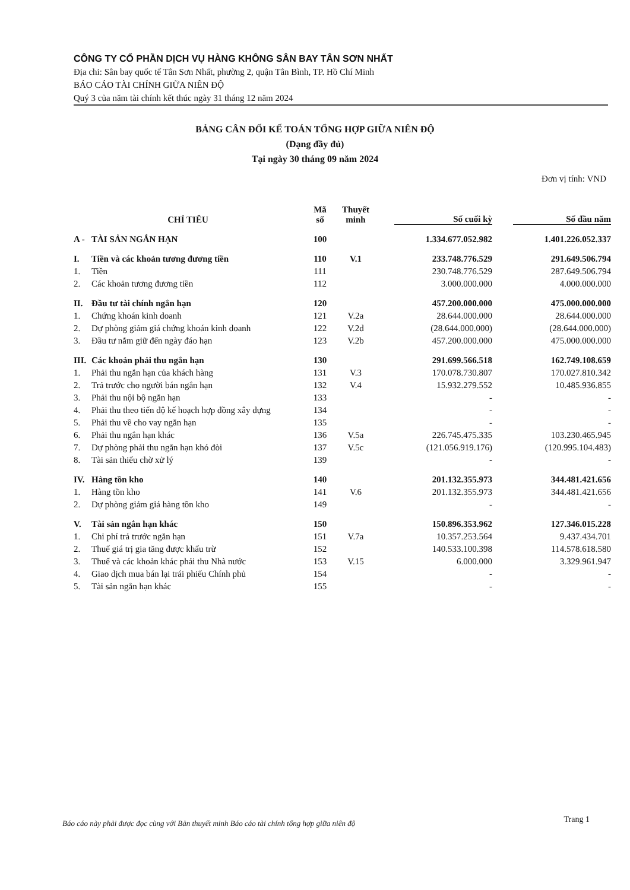CÔNG TY CỔ PHẦN DỊCH VỤ HÀNG KHÔNG SÂN BAY TÂN SƠN NHẤT
Địa chỉ: Sân bay quốc tế Tân Sơn Nhất, phường 2, quận Tân Bình, TP. Hồ Chí Minh
BÁO CÁO TÀI CHÍNH GIỮA NIÊN ĐỘ
Quý 3 của năm tài chính kết thúc ngày 31 tháng 12 năm 2024
BẢNG CÂN ĐỐI KẾ TOÁN TỔNG HỢP GIỮA NIÊN ĐỘ
(Dạng đầy đủ)
Tại ngày 30 tháng 09 năm 2024
Đơn vị tính: VND
| CHỈ TIÊU | | Mã số | Thuyết minh | Số cuối kỳ | Số đầu năm |
| --- | --- | --- | --- | --- | --- |
| A - | TÀI SẢN NGẮN HẠN | 100 | | 1.334.677.052.982 | 1.401.226.052.337 |
| I. | Tiền và các khoản tương đương tiền | 110 | V.1 | 233.748.776.529 | 291.649.506.794 |
| 1. | Tiền | 111 | | 230.748.776.529 | 287.649.506.794 |
| 2. | Các khoản tương đương tiền | 112 | | 3.000.000.000 | 4.000.000.000 |
| II. | Đầu tư tài chính ngắn hạn | 120 | | 457.200.000.000 | 475.000.000.000 |
| 1. | Chứng khoán kinh doanh | 121 | V.2a | 28.644.000.000 | 28.644.000.000 |
| 2. | Dự phòng giảm giá chứng khoán kinh doanh | 122 | V.2d | (28.644.000.000) | (28.644.000.000) |
| 3. | Đầu tư nắm giữ đến ngày đáo hạn | 123 | V.2b | 457.200.000.000 | 475.000.000.000 |
| III. | Các khoản phải thu ngắn hạn | 130 | | 291.699.566.518 | 162.749.108.659 |
| 1. | Phải thu ngắn hạn của khách hàng | 131 | V.3 | 170.078.730.807 | 170.027.810.342 |
| 2. | Trả trước cho người bán ngắn hạn | 132 | V.4 | 15.932.279.552 | 10.485.936.855 |
| 3. | Phải thu nội bộ ngắn hạn | 133 | | - | - |
| 4. | Phải thu theo tiến độ kế hoạch hợp đồng xây dựng | 134 | | - | - |
| 5. | Phải thu về cho vay ngắn hạn | 135 | | - | - |
| 6. | Phải thu ngắn hạn khác | 136 | V.5a | 226.745.475.335 | 103.230.465.945 |
| 7. | Dự phòng phải thu ngắn hạn khó đòi | 137 | V.5c | (121.056.919.176) | (120.995.104.483) |
| 8. | Tài sản thiếu chờ xử lý | 139 | | - | - |
| IV. | Hàng tồn kho | 140 | | 201.132.355.973 | 344.481.421.656 |
| 1. | Hàng tồn kho | 141 | V.6 | 201.132.355.973 | 344.481.421.656 |
| 2. | Dự phòng giảm giá hàng tồn kho | 149 | | - | - |
| V. | Tài sản ngắn hạn khác | 150 | | 150.896.353.962 | 127.346.015.228 |
| 1. | Chi phí trả trước ngắn hạn | 151 | V.7a | 10.357.253.564 | 9.437.434.701 |
| 2. | Thuế giá trị gia tăng được khấu trừ | 152 | | 140.533.100.398 | 114.578.618.580 |
| 3. | Thuế và các khoản khác phải thu Nhà nước | 153 | V.15 | 6.000.000 | 3.329.961.947 |
| 4. | Giao dịch mua bán lại trái phiếu Chính phủ | 154 | | - | - |
| 5. | Tài sản ngắn hạn khác | 155 | | - | - |
Báo cáo này phải được đọc cùng với Bản thuyết minh Báo cáo tài chính tổng hợp giữa niên độ
Trang 1